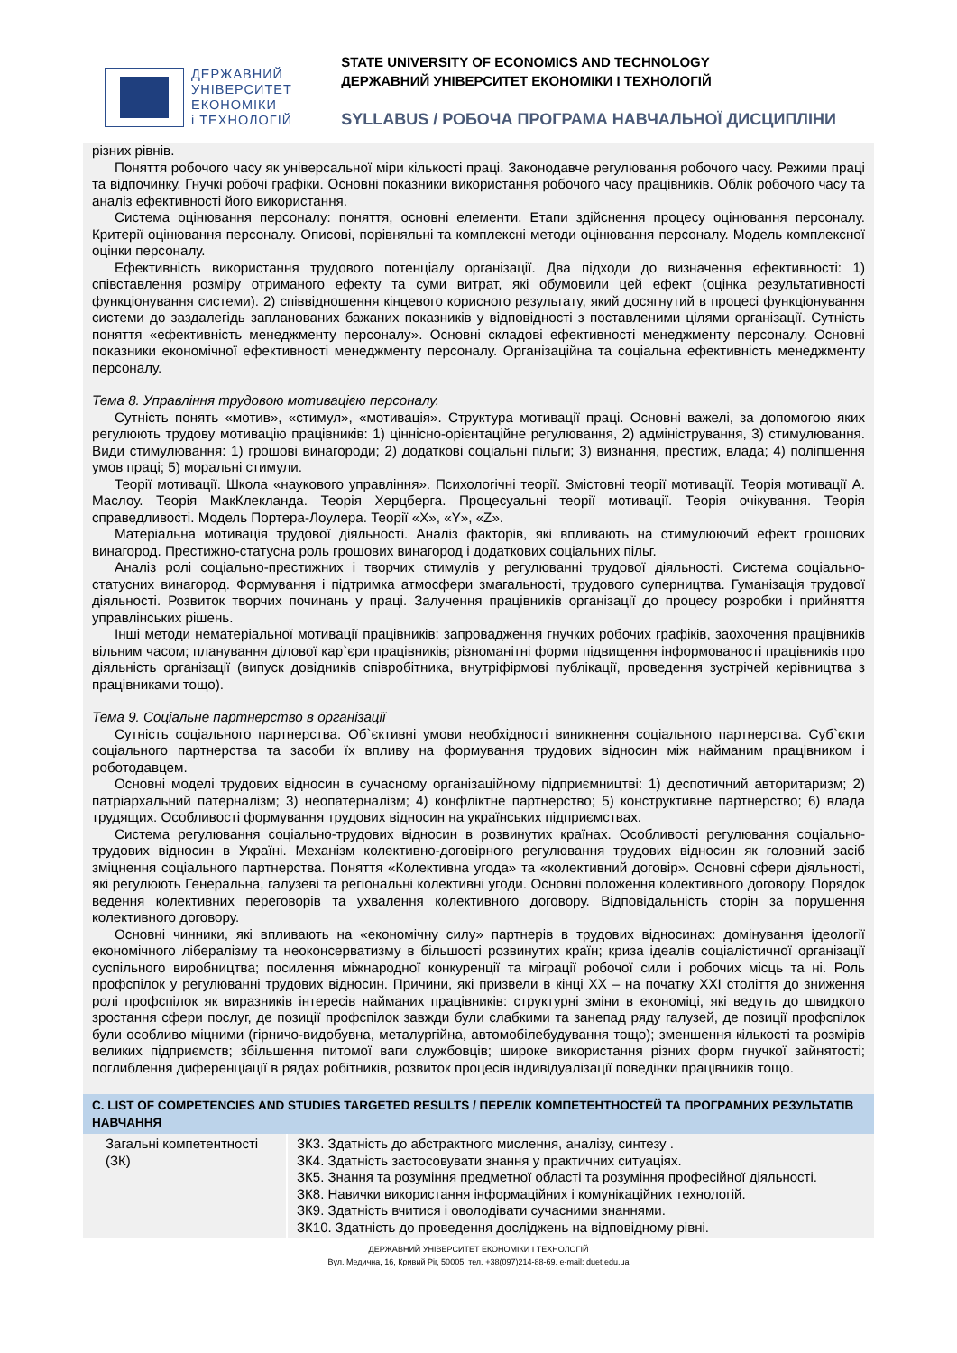ДЕРЖАВНИЙ
УНІВЕРСИТЕТ
ЕКОНОМІКИ
і ТЕХНОЛОГІЙ
STATE UNIVERSITY OF ECONOMICS AND TECHNOLOGY
ДЕРЖАВНИЙ УНІВЕРСИТЕТ ЕКОНОМІКИ І ТЕХНОЛОГІЙ
SYLLABUS / РОБОЧА ПРОГРАМА НАВЧАЛЬНОЇ ДИСЦИПЛІНИ
різних рівнів.
Поняття робочого часу як універсальної міри кількості праці. Законодавче регулювання робочого часу. Режими праці та відпочинку. Гнучкі робочі графіки. Основні показники використання робочого часу працівників. Облік робочого часу та аналіз ефективності його використання.
Система оцінювання персоналу: поняття, основні елементи. Етапи здійснення процесу оцінювання персоналу. Критерії оцінювання персоналу. Описові, порівняльні та комплексні методи оцінювання персоналу. Модель комплексної оцінки персоналу.
Ефективність використання трудового потенціалу організації. Два підходи до визначення ефективності: 1) співставлення розміру отриманого ефекту та суми витрат, які обумовили цей ефект (оцінка результативності функціонування системи). 2) співвідношення кінцевого корисного результату, який досягнутий в процесі функціонування системи до заздалегідь запланованих бажаних показників у відповідності з поставленими цілями організації. Сутність поняття «ефективність менеджменту персоналу». Основні складові ефективності менеджменту персоналу. Основні показники економічної ефективності менеджменту персоналу. Організаційна та соціальна ефективність менеджменту персоналу.
Тема 8. Управління трудовою мотивацією персоналу.
Сутність понять «мотив», «стимул», «мотивація». Структура мотивації праці. Основні важелі, за допомогою яких регулюють трудову мотивацію працівників: 1) ціннісно-орієнтаційне регулювання, 2) адміністрування, 3) стимулювання. Види стимулювання: 1) грошові винагороди; 2) додаткові соціальні пільги; 3) визнання, престиж, влада; 4) поліпшення умов праці; 5) моральні стимули.
Теорії мотивації. Школа «наукового управління». Психологічні теорії. Змістовні теорії мотивації. Теорія мотивації А. Маслоу. Теорія МакКлекланда. Теорія Херцберга. Процесуальні теорії мотивації. Теорія очікування. Теорія справедливості. Модель Портера-Лоулера. Теорії «X», «Y», «Z».
Матеріальна мотивація трудової діяльності. Аналіз факторів, які впливають на стимулюючий ефект грошових винагород. Престижно-статусна роль грошових винагород і додаткових соціальних пільг.
Аналіз ролі соціально-престижних і творчих стимулів у регулюванні трудової діяльності. Система соціально-статусних винагород. Формування і підтримка атмосфери змагальності, трудового суперництва. Гуманізація трудової діяльності. Розвиток творчих починань у праці. Залучення працівників організації до процесу розробки і прийняття управлінських рішень.
Інші методи нематеріальної мотивації працівників: запровадження гнучких робочих графіків, заохочення працівників вільним часом; планування ділової кар`єри працівників; різноманітні форми підвищення інформованості працівників про діяльність організації (випуск довідників співробітника, внутріфірмові публікації, проведення зустрічей керівництва з працівниками тощо).
Тема 9. Соціальне партнерство в організації
Сутність соціального партнерства. Об`єктивні умови необхідності виникнення соціального партнерства. Суб`єкти соціального партнерства та засоби їх впливу на формування трудових відносин між найманим працівником і роботодавцем.
Основні моделі трудових відносин в сучасному організаційному підприємництві: 1) деспотичний авторитаризм; 2) патріархальний патерналізм; 3) неопатерналізм; 4) конфліктне партнерство; 5) конструктивне партнерство; 6) влада трудящих. Особливості формування трудових відносин на українських підприємствах.
Система регулювання соціально-трудових відносин в розвинутих країнах. Особливості регулювання соціально-трудових відносин в Україні. Механізм колективно-договірного регулювання трудових відносин як головний засіб зміцнення соціального партнерства. Поняття «Колективна угода» та «колективний договір». Основні сфери діяльності, які регулюють Генеральна, галузеві та регіональні колективні угоди. Основні положення колективного договору. Порядок ведення колективних переговорів та ухвалення колективного договору. Відповідальність сторін за порушення колективного договору.
Основні чинники, які впливають на «економічну силу» партнерів в трудових відносинах: домінування ідеології економічного лібералізму та неоконсерватизму в більшості розвинутих країн; криза ідеалів соціалістичної організації суспільного виробництва; посилення міжнародної конкуренції та міграції робочої сили і робочих місць та ні. Роль профспілок у регулюванні трудових відносин. Причини, які призвели в кінці XX – на початку XXI століття до зниження ролі профспілок як виразників інтересів найманих працівників: структурні зміни в економіці, які ведуть до швидкого зростання сфери послуг, де позиції профспілок завжди були слабкими та занепад ряду галузей, де позиції профспілок були особливо міцними (гірничо-видобувна, металургійна, автомобілебудування тощо); зменшення кількості та розмірів великих підприємств; збільшення питомої ваги службовців; широке використання різних форм гнучкої зайнятості; поглиблення диференціації в рядах робітників, розвиток процесів індивідуалізації поведінки працівників тощо.
C. LIST OF COMPETENCIES AND STUDIES TARGETED RESULTS / ПЕРЕЛІК КОМПЕТЕНТНОСТЕЙ ТА ПРОГРАМНИХ РЕЗУЛЬТАТІВ НАВЧАННЯ
| Загальні компетентності (ЗК) | ЗК3. Здатність до абстрактного мислення, аналізу, синтезу . ЗК4. Здатність застосовувати знання у практичних ситуаціях. ЗК5. Знання та розуміння предметної області та розуміння професійної діяльності. ЗК8. Навички використання інформаційних і комунікаційних технологій. ЗК9. Здатність вчитися і оволодівати сучасними знаннями. ЗК10. Здатність до проведення досліджень на відповідному рівні. |
ДЕРЖАВНИЙ УНІВЕРСИТЕТ ЕКОНОМІКИ І ТЕХНОЛОГІЙ
Вул. Медична, 16, Кривий Ріг, 50005, тел. +38(097)214-88-69. e-mail: duet.edu.ua